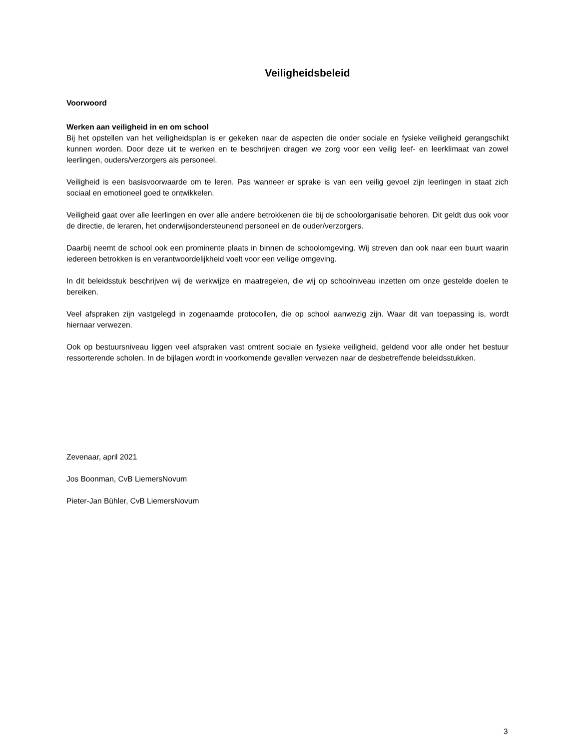Veiligheidsbeleid
Voorwoord
Werken aan veiligheid in en om school
Bij het opstellen van het veiligheidsplan is er gekeken naar de aspecten die onder sociale en fysieke veiligheid gerangschikt kunnen worden. Door deze uit te werken en te beschrijven dragen we zorg voor een veilig leef- en leerklimaat van zowel leerlingen, ouders/verzorgers als personeel.
Veiligheid is een basisvoorwaarde om te leren. Pas wanneer er sprake is van een veilig gevoel zijn leerlingen in staat zich sociaal en emotioneel goed te ontwikkelen.
Veiligheid gaat over alle leerlingen en over alle andere betrokkenen die bij de schoolorganisatie behoren. Dit geldt dus ook voor de directie, de leraren, het onderwijsondersteunend personeel en de ouder/verzorgers.
Daarbij neemt de school ook een prominente plaats in binnen de schoolomgeving. Wij streven dan ook naar een buurt waarin iedereen betrokken is en verantwoordelijkheid voelt voor een veilige omgeving.
In dit beleidsstuk beschrijven wij de werkwijze en maatregelen, die wij op schoolniveau inzetten om onze gestelde doelen te bereiken.
Veel afspraken zijn vastgelegd in zogenaamde protocollen, die op school aanwezig zijn. Waar dit van toepassing is, wordt hiernaar verwezen.
Ook op bestuursniveau liggen veel afspraken vast omtrent sociale en fysieke veiligheid, geldend voor alle onder het bestuur ressorterende scholen. In de bijlagen wordt in voorkomende gevallen verwezen naar de desbetreffende beleidsstukken.
Zevenaar, april 2021
Jos Boonman, CvB LiemersNovum
Pieter-Jan Bühler, CvB LiemersNovum
3